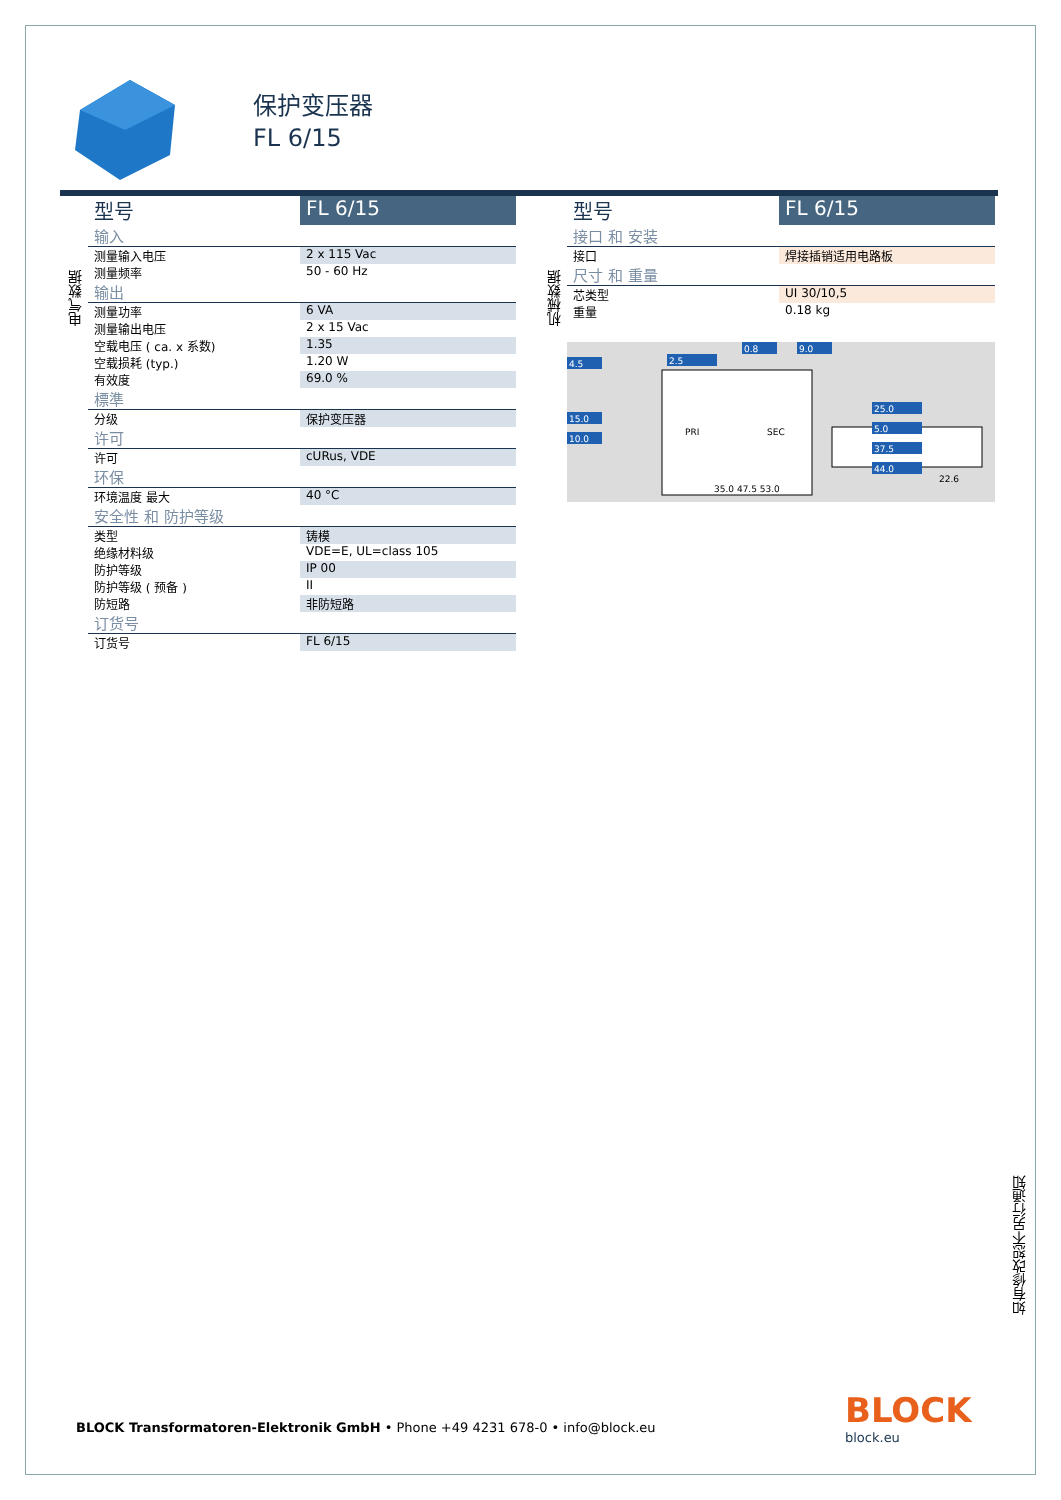保护变压器
FL 6/15
电气数据
| 型号 | FL 6/15 |
| 输入 | |
| 测量输入电压 | 2 x 115 Vac |
| 测量频率 | 50 - 60 Hz |
| 输出 | |
| 测量功率 | 6 VA |
| 测量输出电压 | 2 x 15 Vac |
| 空载电压 ( ca. x 系数) | 1.35 |
| 空载损耗 (typ.) | 1.20 W |
| 有效度 | 69.0 % |
| 標準 | |
| 分级 | 保护变压器 |
| 许可 | |
| 许可 | cURus, VDE |
| 环保 | |
| 环境温度 最大 | 40 °C |
| 安全性 和 防护等级 | |
| 类型 | 铸模 |
| 绝缘材料级 | VDE=E, UL=class 105 |
| 防护等级 | IP 00 |
| 防护等级 ( 预备 ) | II |
| 防短路 | 非防短路 |
| 订货号 | |
| 订货号 | FL 6/15 |
机械数据
| 型号 | FL 6/15 |
| 接口 和 安装 | |
| 接口 | 焊接插销适用电路板 |
| 尺寸 和 重量 | |
| 芯类型 | UI 30/10,5 |
| 重量 | 0.18 kg |
PRI
SEC
4.5
15.0
10.0
2.5
0.8
9.0
25.0
5.0
37.5
44.0
35.0 47.5 53.0
22.6
如有修改恕不另行通知
BLOCK Transformatoren-Elektronik GmbH • Phone +49 4231 678-0 • info@block.eu
BLOCK
block.eu